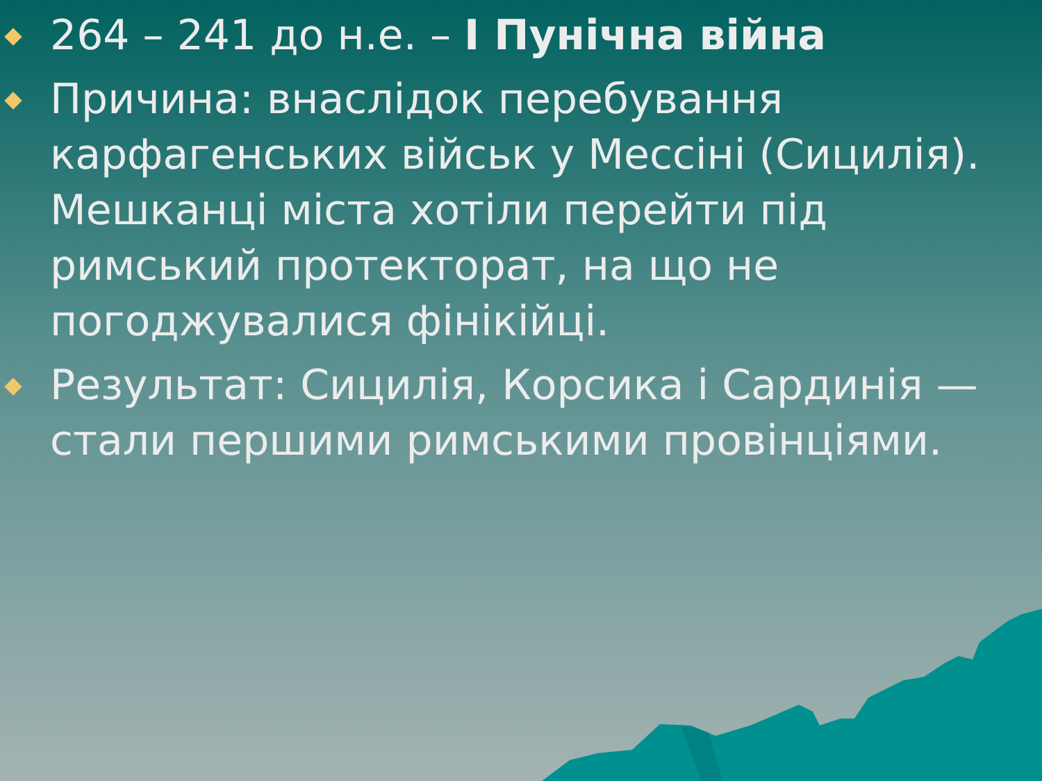264 – 241 до н.е. – I Пунічна війна
Причина: внаслідок перебування карфагенських військ у Мессіні (Сицилія). Мешканці міста хотіли перейти під римський протекторат, на що не погоджувалися фінікійці.
Результат: Сицилія, Корсика і Сардинія — стали першими римськими провінціями.